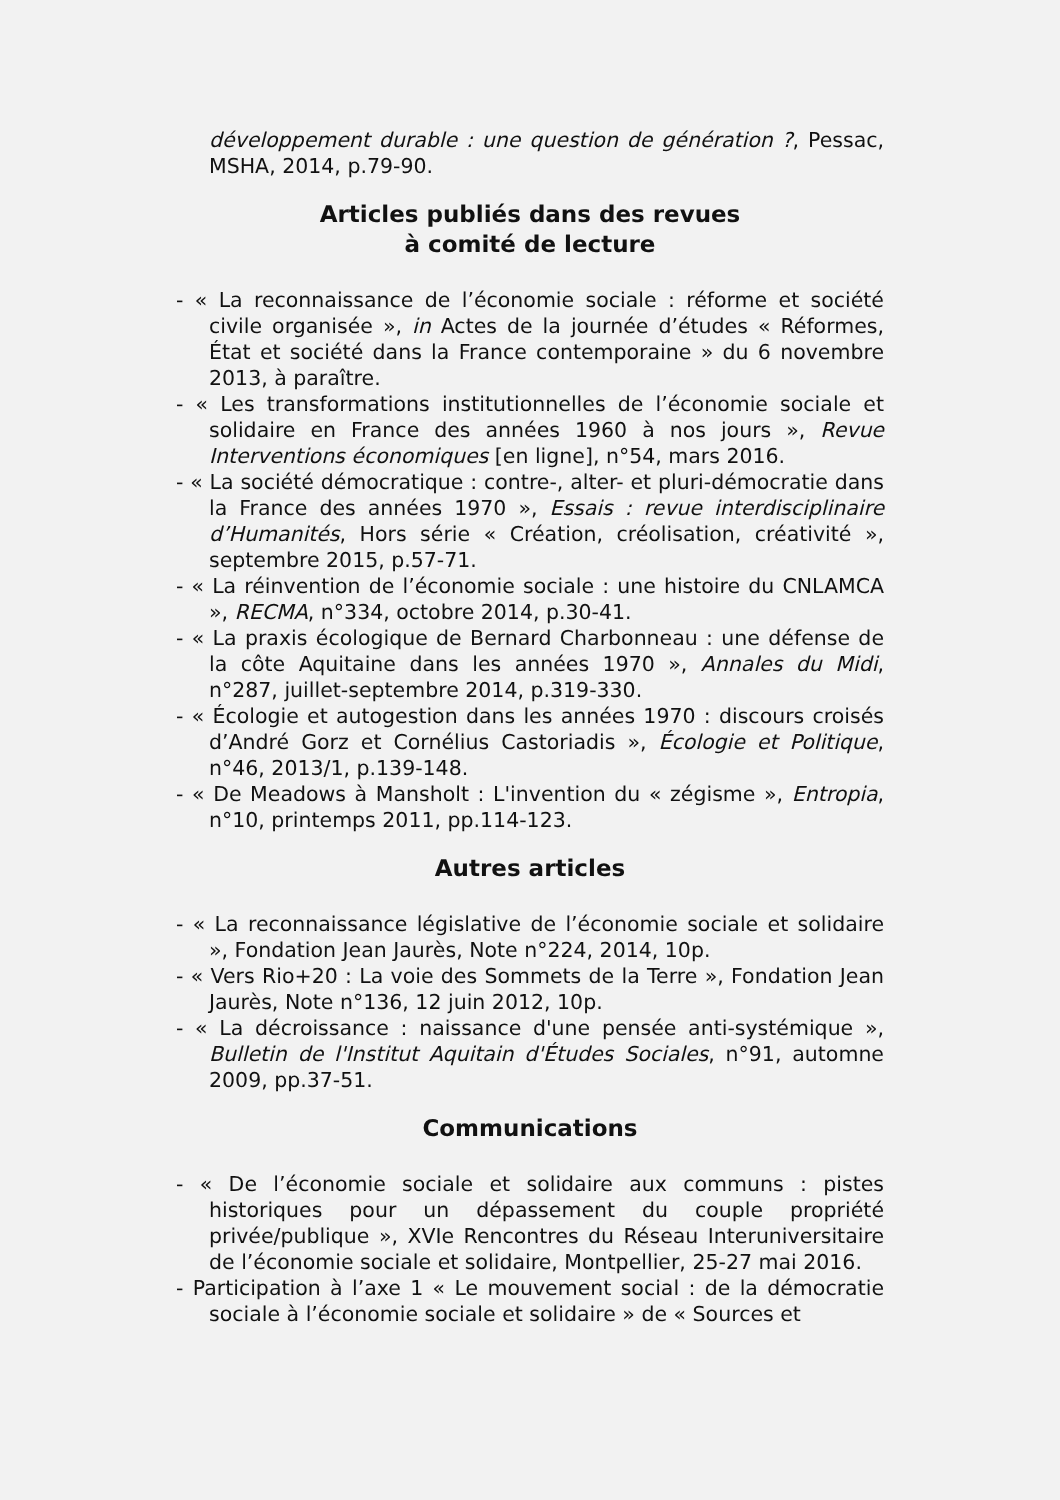développement durable : une question de génération ?, Pessac, MSHA, 2014, p.79-90.
Articles publiés dans des revues
à comité de lecture
- « La reconnaissance de l’économie sociale : réforme et société civile organisée », in Actes de la journée d’études « Réformes, État et société dans la France contemporaine » du 6 novembre 2013, à paraître.
- « Les transformations institutionnelles de l’économie sociale et solidaire en France des années 1960 à nos jours », Revue Interventions économiques [en ligne], n°54, mars 2016.
- « La société démocratique : contre-, alter- et pluri-démocratie dans la France des années 1970 », Essais : revue interdisciplinaire d’Humanités, Hors série « Création, créolisation, créativité », septembre 2015, p.57-71.
- « La réinvention de l’économie sociale : une histoire du CNLAMCA », RECMA, n°334, octobre 2014, p.30-41.
- « La praxis écologique de Bernard Charbonneau : une défense de la côte Aquitaine dans les années 1970 », Annales du Midi, n°287, juillet-septembre 2014, p.319-330.
- « Écologie et autogestion dans les années 1970 : discours croisés d’André Gorz et Cornélius Castoriadis », Écologie et Politique, n°46, 2013/1, p.139-148.
- « De Meadows à Mansholt : L'invention du « zégisme », Entropia, n°10, printemps 2011, pp.114-123.
Autres articles
- « La reconnaissance législative de l’économie sociale et solidaire », Fondation Jean Jaurès, Note n°224, 2014, 10p.
- « Vers Rio+20 : La voie des Sommets de la Terre », Fondation Jean Jaurès, Note n°136, 12 juin 2012, 10p.
- « La décroissance : naissance d'une pensée anti-systémique », Bulletin de l'Institut Aquitain d'Études Sociales, n°91, automne 2009, pp.37-51.
Communications
- « De l’économie sociale et solidaire aux communs : pistes historiques pour un dépassement du couple propriété privée/publique », XVIe Rencontres du Réseau Interuniversitaire de l’économie sociale et solidaire, Montpellier, 25-27 mai 2016.
- Participation à l’axe 1 « Le mouvement social : de la démocratie sociale à l’économie sociale et solidaire » de « Sources et